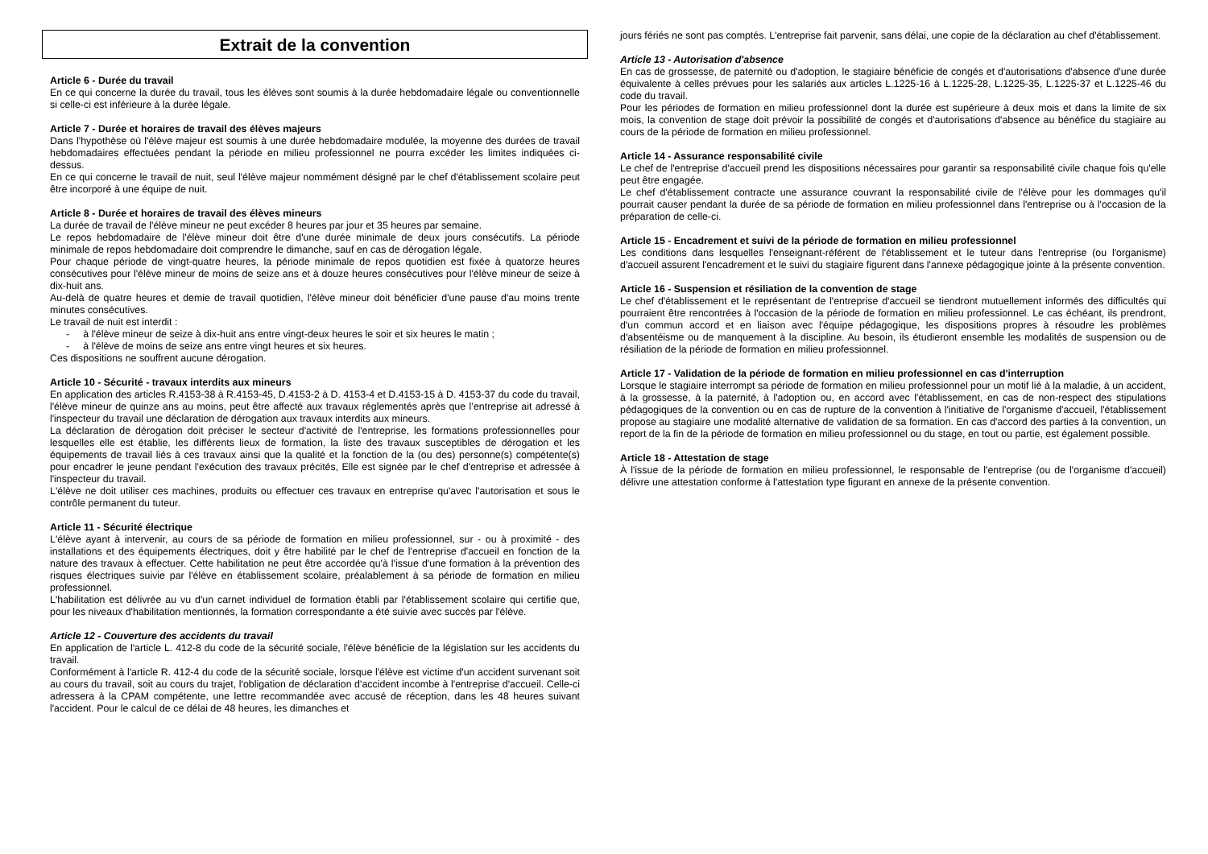Extrait de la convention
Article 6 - Durée du travail
En ce qui concerne la durée du travail, tous les élèves sont soumis à la durée hebdomadaire légale ou conventionnelle si celle-ci est inférieure à la durée légale.
Article 7 - Durée et horaires de travail des élèves majeurs
Dans l'hypothèse où l'élève majeur est soumis à une durée hebdomadaire modulée, la moyenne des durées de travail hebdomadaires effectuées pendant la période en milieu professionnel ne pourra excéder les limites indiquées ci-dessus.
En ce qui concerne le travail de nuit, seul l'élève majeur nommément désigné par le chef d'établissement scolaire peut être incorporé à une équipe de nuit.
Article 8 - Durée et horaires de travail des élèves mineurs
La durée de travail de l'élève mineur ne peut excéder 8 heures par jour et 35 heures par semaine.
Le repos hebdomadaire de l'élève mineur doit être d'une durée minimale de deux jours consécutifs. La période minimale de repos hebdomadaire doit comprendre le dimanche, sauf en cas de dérogation légale.
Pour chaque période de vingt-quatre heures, la période minimale de repos quotidien est fixée à quatorze heures consécutives pour l'élève mineur de moins de seize ans et à douze heures consécutives pour l'élève mineur de seize à dix-huit ans.
Au-delà de quatre heures et demie de travail quotidien, l'élève mineur doit bénéficier d'une pause d'au moins trente minutes consécutives.
Le travail de nuit est interdit :
- à l'élève mineur de seize à dix-huit ans entre vingt-deux heures le soir et six heures le matin ;
- à l'élève de moins de seize ans entre vingt heures et six heures.
Ces dispositions ne souffrent aucune dérogation.
Article 10 - Sécurité - travaux interdits aux mineurs
En application des articles R.4153-38 à R.4153-45, D.4153-2 à D. 4153-4 et D.4153-15 à D. 4153-37 du code du travail, l'élève mineur de quinze ans au moins, peut être affecté aux travaux réglementés après que l’entreprise ait adressé à l'inspecteur du travail une déclaration de dérogation aux travaux interdits aux mineurs.
La déclaration de dérogation doit préciser le secteur d'activité de l'entreprise, les formations professionnelles pour lesquelles elle est établie, les différents lieux de formation, la liste des travaux susceptibles de dérogation et les équipements de travail liés à ces travaux ainsi que la qualité et la fonction de la (ou des) personne(s) compétente(s) pour encadrer le jeune pendant l'exécution des travaux précités, Elle est signée par le chef d'entreprise et adressée à l'inspecteur du travail.
L'élève ne doit utiliser ces machines, produits ou effectuer ces travaux en entreprise qu'avec l'autorisation et sous le contrôle permanent du tuteur.
Article 11 - Sécurité électrique
L'élève ayant à intervenir, au cours de sa période de formation en milieu professionnel, sur - ou à proximité - des installations et des équipements électriques, doit y être habilité par le chef de l'entreprise d'accueil en fonction de la nature des travaux à effectuer. Cette habilitation ne peut être accordée qu'à l'issue d'une formation à la prévention des risques électriques suivie par l'élève en établissement scolaire, préalablement à sa période de formation en milieu professionnel.
L'habilitation est délivrée au vu d'un carnet individuel de formation établi par l'établissement scolaire qui certifie que, pour les niveaux d'habilitation mentionnés, la formation correspondante a été suivie avec succès par l'élève.
Article 12 - Couverture des accidents du travail
En application de l'article L. 412-8 du code de la sécurité sociale, l'élève bénéficie de la législation sur les accidents du travail.
Conformément à l'article R. 412-4 du code de la sécurité sociale, lorsque l'élève est victime d'un accident survenant soit au cours du travail, soit au cours du trajet, l'obligation de déclaration d'accident incombe à l'entreprise d'accueil. Celle-ci adressera à la CPAM compétente, une lettre recommandée avec accusé de réception, dans les 48 heures suivant l'accident. Pour le calcul de ce délai de 48 heures, les dimanches et
jours fériés ne sont pas comptés. L'entreprise fait parvenir, sans délai, une copie de la déclaration au chef d'établissement.
Article 13 - Autorisation d'absence
En cas de grossesse, de paternité ou d'adoption, le stagiaire bénéficie de congés et d'autorisations d'absence d'une durée équivalente à celles prévues pour les salariés aux articles L.1225-16 à L.1225-28, L.1225-35, L.1225-37 et L.1225-46 du code du travail.
Pour les périodes de formation en milieu professionnel dont la durée est supérieure à deux mois et dans la limite de six mois, la convention de stage doit prévoir la possibilité de congés et d'autorisations d'absence au bénéfice du stagiaire au cours de la période de formation en milieu professionnel.
Article 14 - Assurance responsabilité civile
Le chef de l'entreprise d'accueil prend les dispositions nécessaires pour garantir sa responsabilité civile chaque fois qu'elle peut être engagée.
Le chef d'établissement contracte une assurance couvrant la responsabilité civile de l'élève pour les dommages qu'il pourrait causer pendant la durée de sa période de formation en milieu professionnel dans l'entreprise ou à l'occasion de la préparation de celle-ci.
Article 15 - Encadrement et suivi de la période de formation en milieu professionnel
Les conditions dans lesquelles l'enseignant-référent de l'établissement et le tuteur dans l'entreprise (ou l'organisme) d'accueil assurent l'encadrement et le suivi du stagiaire figurent dans l'annexe pédagogique jointe à la présente convention.
Article 16 - Suspension et résiliation de la convention de stage
Le chef d'établissement et le représentant de l'entreprise d'accueil se tiendront mutuellement informés des difficultés qui pourraient être rencontrées à l'occasion de la période de formation en milieu professionnel. Le cas échéant, ils prendront, d'un commun accord et en liaison avec l'équipe pédagogique, les dispositions propres à résoudre les problèmes d'absentéisme ou de manquement à la discipline. Au besoin, ils étudieront ensemble les modalités de suspension ou de résiliation de la période de formation en milieu professionnel.
Article 17 - Validation de la période de formation en milieu professionnel en cas d'interruption
Lorsque le stagiaire interrompt sa période de formation en milieu professionnel pour un motif lié à la maladie, à un accident, à la grossesse, à la paternité, à l'adoption ou, en accord avec l'établissement, en cas de non-respect des stipulations pédagogiques de la convention ou en cas de rupture de la convention à l'initiative de l'organisme d'accueil, l'établissement propose au stagiaire une modalité alternative de validation de sa formation. En cas d'accord des parties à la convention, un report de la fin de la période de formation en milieu professionnel ou du stage, en tout ou partie, est également possible.
Article 18 - Attestation de stage
À l'issue de la période de formation en milieu professionnel, le responsable de l'entreprise (ou de l'organisme d'accueil) délivre une attestation conforme à l'attestation type figurant en annexe de la présente convention.